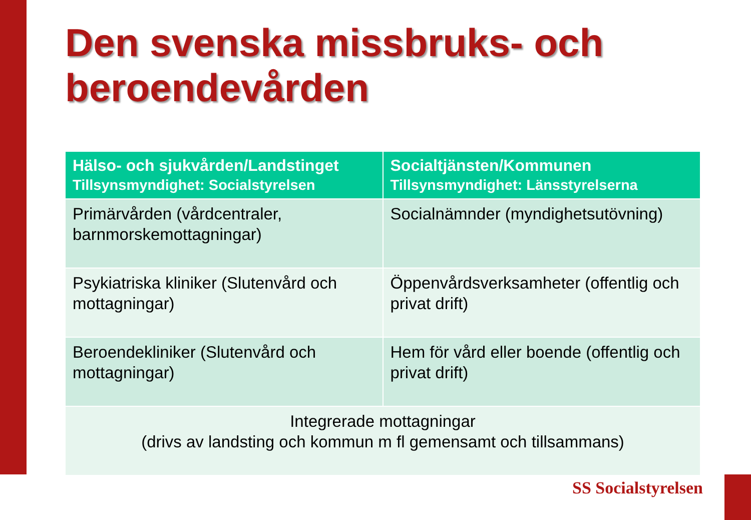Den svenska missbruks- och beroendevården
| Hälso- och sjukvården/Landstinget Tillsynsmyndighet: Socialstyrelsen | Socialtjänsten/Kommunen Tillsynsmyndighet: Länsstyrelserna |
| --- | --- |
| Primärvården (vårdcentraler, barnmorskemottagningar) | Socialnämnder (myndighetsutövning) |
| Psykiatriska kliniker (Slutenvård och mottagningar) | Öppenvårdsverksamheter (offentlig och privat drift) |
| Beroendekliniker (Slutenvård och mottagningar) | Hem för vård eller boende (offentlig och privat drift) |
| Integrerade mottagningar (drivs av landsting och kommun m fl gemensamt och tillsammans) | |
SS Socialstyrelsen